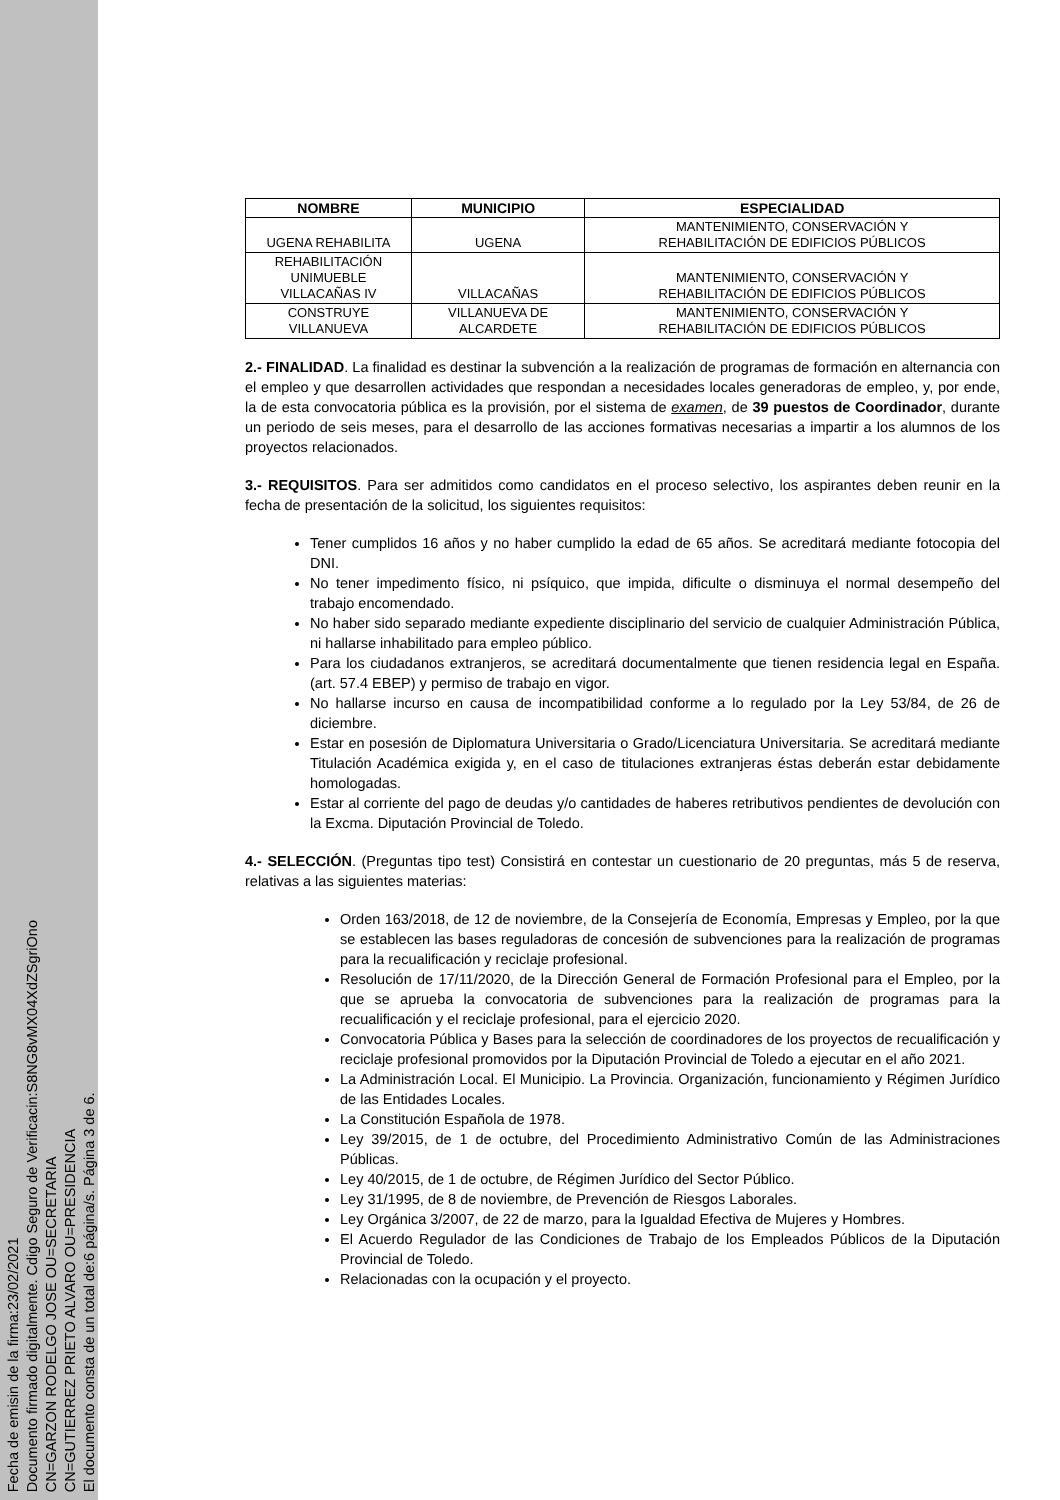Fecha de emisin de la firma:23/02/2021
Documento firmado digitalmente. Cdigo Seguro de Verificacin:S8NG8vMX04XdZSgriOno
CN=GARZON RODELGO JOSE OU=SECRETARIA
CN=GUTIERREZ PRIETO ALVARO OU=PRESIDENCIA
El documento consta de un total de:6 página/s. Página 3 de 6.
| NOMBRE | MUNICIPIO | ESPECIALIDAD |
| --- | --- | --- |
| UGENA REHABILITA | UGENA | MANTENIMIENTO, CONSERVACIÓN Y REHABILITACIÓN DE EDIFICIOS PÚBLICOS |
| REHABILITACIÓN UNIMUEBLE VILLACAÑAS IV | VILLACAÑAS | MANTENIMIENTO, CONSERVACIÓN Y REHABILITACIÓN DE EDIFICIOS PÚBLICOS |
| CONSTRUYE VILLANUEVA | VILLANUEVA DE ALCARDETE | MANTENIMIENTO, CONSERVACIÓN Y REHABILITACIÓN DE EDIFICIOS PÚBLICOS |
2.- FINALIDAD. La finalidad es destinar la subvención a la realización de programas de formación en alternancia con el empleo y que desarrollen actividades que respondan a necesidades locales generadoras de empleo, y, por ende, la de esta convocatoria pública es la provisión, por el sistema de examen, de 39 puestos de Coordinador, durante un periodo de seis meses, para el desarrollo de las acciones formativas necesarias a impartir a los alumnos de los proyectos relacionados.
3.- REQUISITOS. Para ser admitidos como candidatos en el proceso selectivo, los aspirantes deben reunir en la fecha de presentación de la solicitud, los siguientes requisitos:
Tener cumplidos 16 años y no haber cumplido la edad de 65 años. Se acreditará mediante fotocopia del DNI.
No tener impedimento físico, ni psíquico, que impida, dificulte o disminuya el normal desempeño del trabajo encomendado.
No haber sido separado mediante expediente disciplinario del servicio de cualquier Administración Pública, ni hallarse inhabilitado para empleo público.
Para los ciudadanos extranjeros, se acreditará documentalmente que tienen residencia legal en España. (art. 57.4 EBEP) y permiso de trabajo en vigor.
No hallarse incurso en causa de incompatibilidad conforme a lo regulado por la Ley 53/84, de 26 de diciembre.
Estar en posesión de Diplomatura Universitaria o Grado/Licenciatura Universitaria. Se acreditará mediante Titulación Académica exigida y, en el caso de titulaciones extranjeras éstas deberán estar debidamente homologadas.
Estar al corriente del pago de deudas y/o cantidades de haberes retributivos pendientes de devolución con la Excma. Diputación Provincial de Toledo.
4.- SELECCIÓN. (Preguntas tipo test) Consistirá en contestar un cuestionario de 20 preguntas, más 5 de reserva, relativas a las siguientes materias:
Orden 163/2018, de 12 de noviembre, de la Consejería de Economía, Empresas y Empleo, por la que se establecen las bases reguladoras de concesión de subvenciones para la realización de programas para la recualificación y reciclaje profesional.
Resolución de 17/11/2020, de la Dirección General de Formación Profesional para el Empleo, por la que se aprueba la convocatoria de subvenciones para la realización de programas para la recualificación y el reciclaje profesional, para el ejercicio 2020.
Convocatoria Pública y Bases para la selección de coordinadores de los proyectos de recualificación y reciclaje profesional promovidos por la Diputación Provincial de Toledo a ejecutar en el año 2021.
La Administración Local. El Municipio. La Provincia. Organización, funcionamiento y Régimen Jurídico de las Entidades Locales.
La Constitución Española de 1978.
Ley 39/2015, de 1 de octubre, del Procedimiento Administrativo Común de las Administraciones Públicas.
Ley 40/2015, de 1 de octubre, de Régimen Jurídico del Sector Público.
Ley 31/1995, de 8 de noviembre, de Prevención de Riesgos Laborales.
Ley Orgánica 3/2007, de 22 de marzo, para la Igualdad Efectiva de Mujeres y Hombres.
El Acuerdo Regulador de las Condiciones de Trabajo de los Empleados Públicos de la Diputación Provincial de Toledo.
Relacionadas con la ocupación y el proyecto.